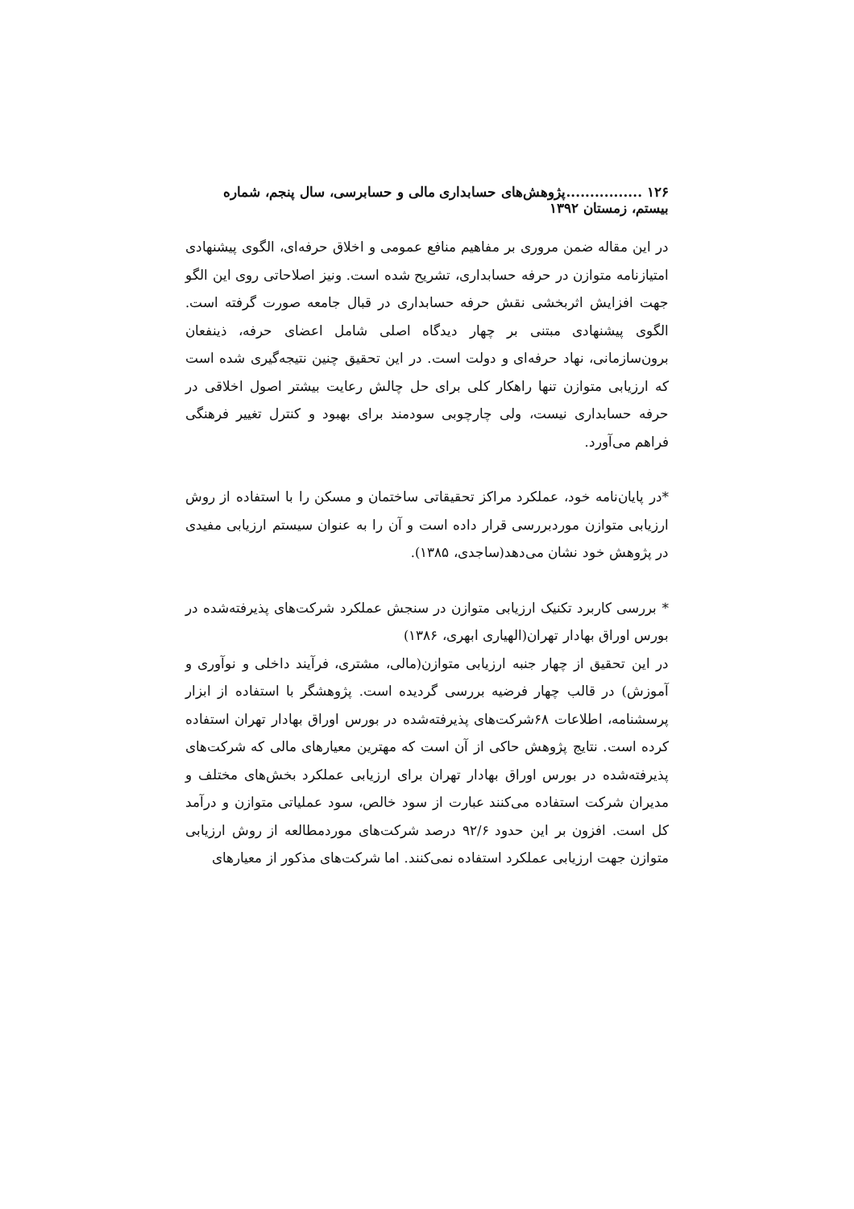۱۲۶ ................پژوهش‌های حسابداری مالی و حسابرسی، سال پنجم، شماره بیستم، زمستان ۱۳۹۲
در این مقاله ضمن مروری بر مفاهیم منافع عمومی و اخلاق حرفه‌ای، الگوی پیشنهادی امتیازنامه متوازن در حرفه حسابداری، تشریح شده است. ونیز اصلاحاتی روی این الگو جهت افزایش اثربخشی نقش حرفه حسابداری در قبال جامعه صورت گرفته است. الگوی پیشنهادی مبتنی بر چهار دیدگاه اصلی شامل اعضای حرفه، ذینفعان برون‌سازمانی، نهاد حرفه‌ای و دولت است. در این تحقیق چنین نتیجه‌گیری شده است که ارزیابی متوازن تنها راهکار کلی برای حل چالش رعایت بیشتر اصول اخلاقی در حرفه حسابداری نیست، ولی چارچوبی سودمند برای بهبود و کنترل تغییر فرهنگی فراهم می‌آورد.
*در پایان‌نامه خود، عملکرد مراکز تحقیقاتی ساختمان و مسکن را با استفاده از روش ارزیابی متوازن موردبررسی قرار داده است و آن را به عنوان سیستم ارزیابی مفیدی در پژوهش خود نشان می‌دهد(ساجدی، ۱۳۸۵).
* بررسی کاربرد تکنیک ارزیابی متوازن در سنجش عملکرد شرکت‌های پذیرفته‌شده در بورس اوراق بهادار تهران(الهیاری ابهری، ۱۳۸۶)
در این تحقیق از چهار جنبه ارزیابی متوازن(مالی، مشتری، فرآیند داخلی و نوآوری و آموزش) در قالب چهار فرضیه بررسی گردیده است. پژوهشگر با استفاده از ابزار پرسشنامه، اطلاعات ۶۸شرکت‌های پذیرفته‌شده در بورس اوراق بهادار تهران استفاده کرده است. نتایج پژوهش حاکی از آن است که مهترین معیارهای مالی که شرکت‌های پذیرفته‌شده در بورس اوراق بهادار تهران برای ارزیابی عملکرد بخش‌های مختلف و مدیران شرکت استفاده می‌کنند عبارت از سود خالص، سود عملیاتی متوازن و درآمد کل است. افزون بر این حدود ۹۲/۶ درصد شرکت‌های موردمطالعه از روش ارزیابی متوازن جهت ارزیابی عملکرد استفاده نمی‌کنند. اما شرکت‌های مذکور از معیارهای